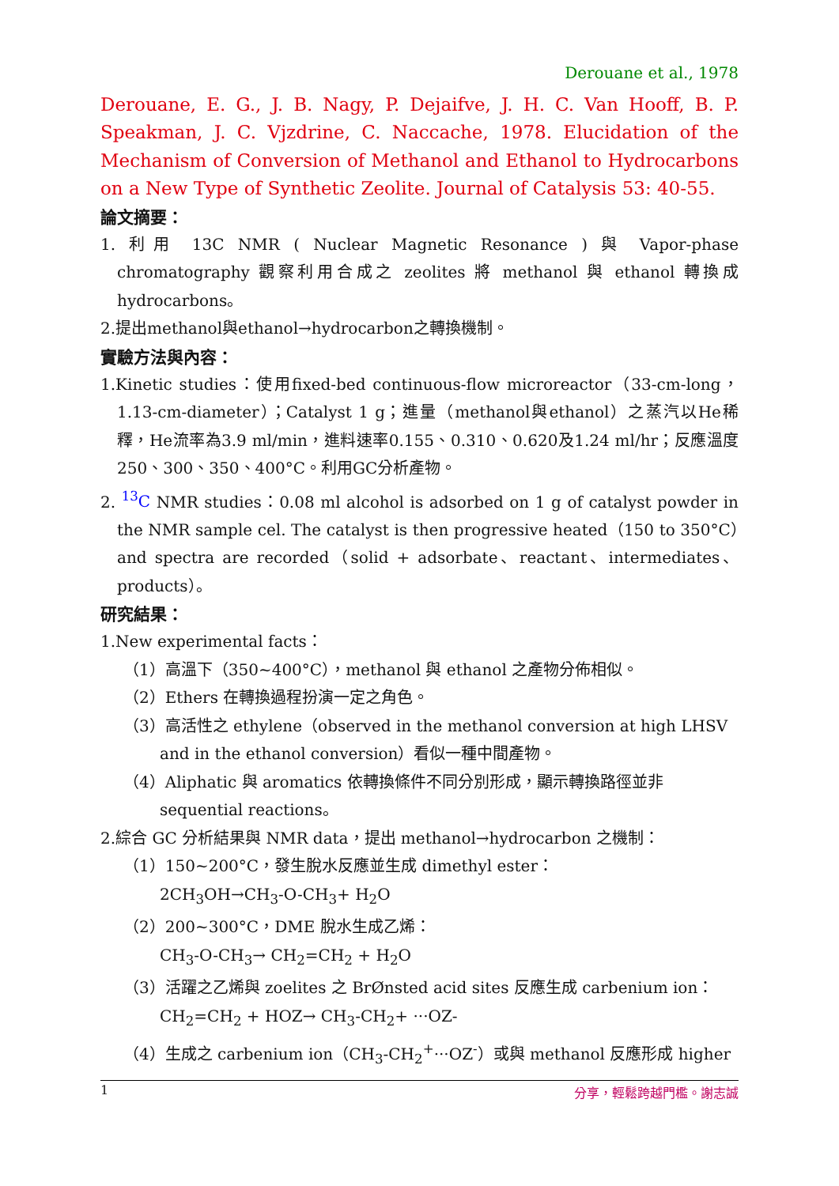Derouane et al., 1978
Derouane, E. G., J. B. Nagy, P. Dejaifve, J. H. C. Van Hooff, B. P. Speakman, J. C. Vjzdrine, C. Naccache, 1978. Elucidation of the Mechanism of Conversion of Methanol and Ethanol to Hydrocarbons on a New Type of Synthetic Zeolite. Journal of Catalysis 53: 40-55.
論文摘要：
1. 利用 13C NMR ( Nuclear Magnetic Resonance ) 與 Vapor-phase chromatography 觀察利用合成之 zeolites 將 methanol 與 ethanol 轉換成 hydrocarbons。
2.提出methanol與ethanol→hydrocarbon之轉換機制。
實驗方法與內容：
1.Kinetic studies：使用fixed-bed continuous-flow microreactor（33-cm-long，1.13-cm-diameter）；Catalyst 1 g；進量（methanol與ethanol）之蒸汽以He稀釋，He流率為3.9 ml/min，進料速率0.155、0.310、0.620及1.24 ml/hr；反應溫度250、300、350、400°C。利用GC分析產物。
2. <sup>13</sup>C NMR studies：0.08 ml alcohol is adsorbed on 1 g of catalyst powder in the NMR sample cel. The catalyst is then progressive heated（150 to 350°C）and spectra are recorded（solid + adsorbate、reactant、intermediates、products）。
研究結果：
1.New experimental facts：
（1）高溫下（350~400°C），methanol 與 ethanol 之產物分佈相似。
（2）Ethers 在轉換過程扮演一定之角色。
（3）高活性之 ethylene（observed in the methanol conversion at high LHSV and in the ethanol conversion）看似一種中間產物。
（4）Aliphatic 與 aromatics 依轉換條件不同分別形成，顯示轉換路徑並非 sequential reactions。
2.綜合 GC 分析結果與 NMR data，提出 methanol→hydrocarbon 之機制：
（1）150~200°C，發生脫水反應並生成 dimethyl ester：
2CH<sub>3</sub>OH→CH<sub>3</sub>-O-CH<sub>3</sub>+ H<sub>2</sub>O
（2）200~300°C，DME 脫水生成乙烯：
CH<sub>3</sub>-O-CH<sub>3</sub>→ CH<sub>2</sub>=CH<sub>2</sub> + H<sub>2</sub>O
（3）活躍之乙烯與 zoelites 之 BrØnsted acid sites 反應生成 carbenium ion：
CH<sub>2</sub>=CH<sub>2</sub> + HOZ→ CH<sub>3</sub>-CH<sub>2</sub>+ ···OZ-
（4）生成之 carbenium ion（CH<sub>3</sub>-CH<sub>2</sub><sup>+</sup>···OZ<sup>-</sup>）或與 methanol 反應形成 higher
1 分享，輕鬆跨越門檻。謝志誠